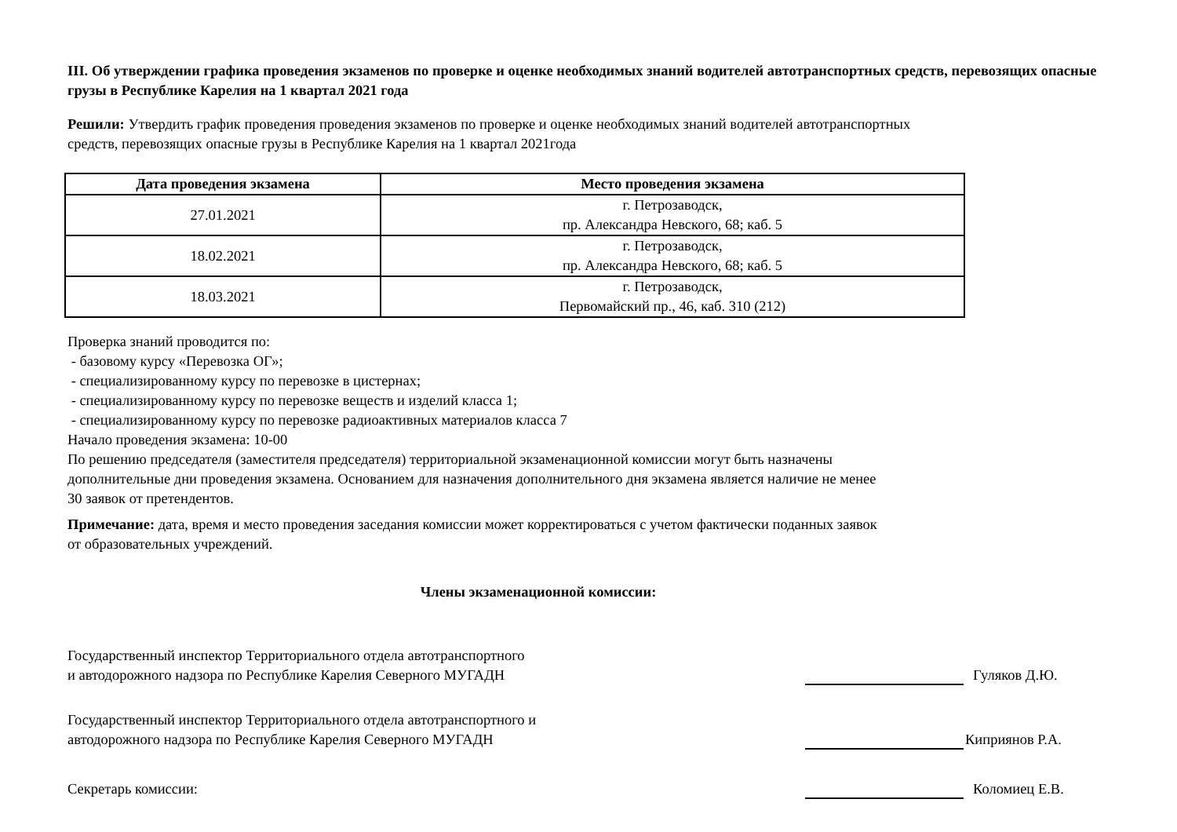III. Об утверждении графика проведения экзаменов по проверке и оценке необходимых знаний водителей автотранспортных средств, перевозящих опасные грузы в Республике Карелия на 1 квартал 2021 года
Решили: Утвердить график проведения проведения экзаменов по проверке и оценке необходимых знаний водителей автотранспортных
средств, перевозящих опасные грузы в Республике Карелия на 1 квартал 2021года
| Дата проведения экзамена | Место проведения экзамена |
| --- | --- |
| 27.01.2021 | г. Петрозаводск, пр. Александра Невского, 68; каб. 5 |
| 18.02.2021 | г. Петрозаводск, пр. Александра Невского, 68; каб. 5 |
| 18.03.2021 | г. Петрозаводск, Первомайский пр., 46, каб. 310 (212) |
Проверка знаний проводится по:
- базовому курсу «Перевозка ОГ»;
- специализированному курсу по перевозке в цистернах;
- специализированному курсу по перевозке веществ и изделий класса 1;
- специализированному курсу по перевозке радиоактивных материалов класса 7
Начало проведения экзамена: 10-00
По решению председателя (заместителя председателя) территориальной экзаменационной комиссии могут быть назначены
дополнительные дни проведения экзамена. Основанием для назначения дополнительного дня экзамена является наличие не менее
30 заявок от претендентов.
Примечание: дата, время и место проведения заседания комиссии может корректироваться с учетом фактически поданных заявок
от образовательных учреждений.
Члены экзаменационной комиссии:
Государственный инспектор Территориального отдела автотранспортного
и автодорожного надзора по Республике Карелия Северного МУГАДН
Гуляков Д.Ю.
Государственный инспектор Территориального отдела автотранспортного и
автодорожного надзора по Республике Карелия Северного МУГАДН
Киприянов Р.А.
Секретарь комиссии:
Коломиец Е.В.